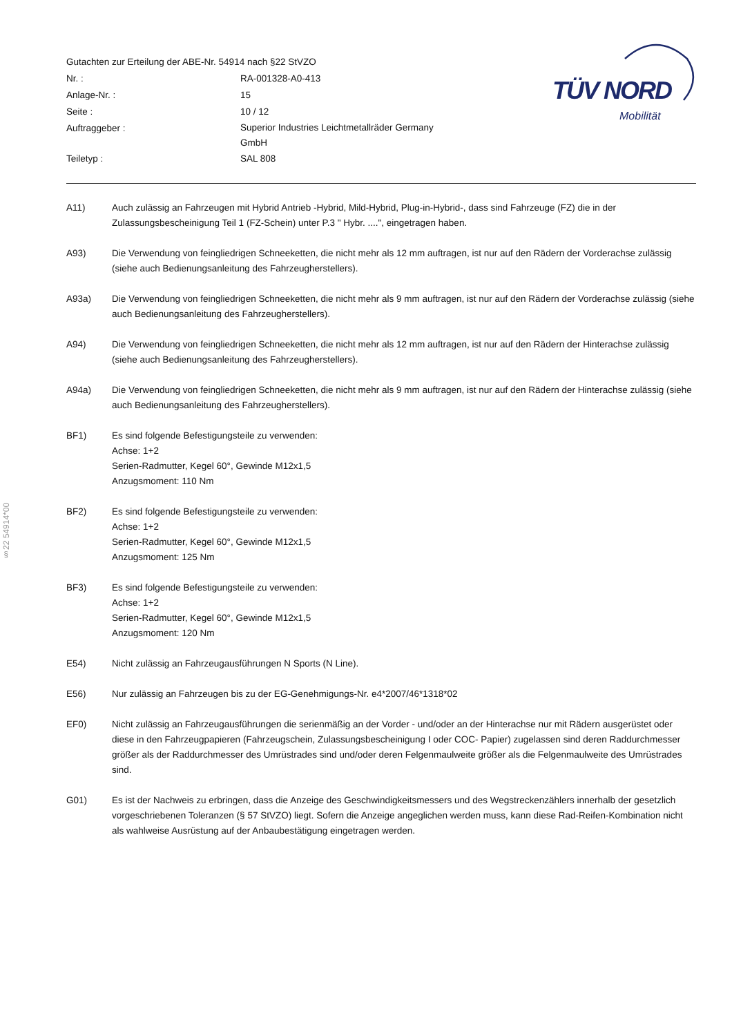Gutachten zur Erteilung der ABE-Nr. 54914 nach §22 StVZO
Nr. : RA-001328-A0-413
Anlage-Nr. : 15
Seite : 10 / 12
Auftraggeber : Superior Industries Leichtmetallräder Germany
GmbH
Teiletyp : SAL 808
TÜV NORD
Mobilität
§22 54914*00
A11) Auch zulässig an Fahrzeugen mit Hybrid Antrieb -Hybrid, Mild-Hybrid, Plug-in-Hybrid-, dass sind Fahrzeuge (FZ) die in der Zulassungsbescheinigung Teil 1 (FZ-Schein) unter P.3 " Hybr. ....", eingetragen haben.
A93) Die Verwendung von feingliedrigen Schneeketten, die nicht mehr als 12 mm auftragen, ist nur auf den Rädern der Vorderachse zulässig (siehe auch Bedienungsanleitung des Fahrzeugherstellers).
A93a) Die Verwendung von feingliedrigen Schneeketten, die nicht mehr als 9 mm auftragen, ist nur auf den Rädern der Vorderachse zulässig (siehe auch Bedienungsanleitung des Fahrzeugherstellers).
A94) Die Verwendung von feingliedrigen Schneeketten, die nicht mehr als 12 mm auftragen, ist nur auf den Rädern der Hinterachse zulässig (siehe auch Bedienungsanleitung des Fahrzeugherstellers).
A94a) Die Verwendung von feingliedrigen Schneeketten, die nicht mehr als 9 mm auftragen, ist nur auf den Rädern der Hinterachse zulässig (siehe auch Bedienungsanleitung des Fahrzeugherstellers).
BF1) Es sind folgende Befestigungsteile zu verwenden:
Achse: 1+2
Serien-Radmutter, Kegel 60°, Gewinde M12x1,5
Anzugsmoment: 110 Nm
BF2) Es sind folgende Befestigungsteile zu verwenden:
Achse: 1+2
Serien-Radmutter, Kegel 60°, Gewinde M12x1,5
Anzugsmoment: 125 Nm
BF3) Es sind folgende Befestigungsteile zu verwenden:
Achse: 1+2
Serien-Radmutter, Kegel 60°, Gewinde M12x1,5
Anzugsmoment: 120 Nm
E54) Nicht zulässig an Fahrzeugausführungen N Sports (N Line).
E56) Nur zulässig an Fahrzeugen bis zu der EG-Genehmigungs-Nr. e4*2007/46*1318*02
EF0) Nicht zulässig an Fahrzeugausführungen die serienmäßig an der Vorder - und/oder an der Hinterachse nur mit Rädern ausgerüstet oder diese in den Fahrzeugpapieren (Fahrzeugschein, Zulassungsbescheinigung I oder COC- Papier) zugelassen sind deren Raddurchmesser größer als der Raddurchmesser des Umrüstrades sind und/oder deren Felgenmaulweite größer als die Felgenmaulweite des Umrüstrades sind.
G01) Es ist der Nachweis zu erbringen, dass die Anzeige des Geschwindigkeitsmessers und des Wegstreckenzählers innerhalb der gesetzlich vorgeschriebenen Toleranzen (§ 57 StVZO) liegt. Sofern die Anzeige angeglichen werden muss, kann diese Rad-Reifen-Kombination nicht als wahlweise Ausrüstung auf der Anbaubestätigung eingetragen werden.